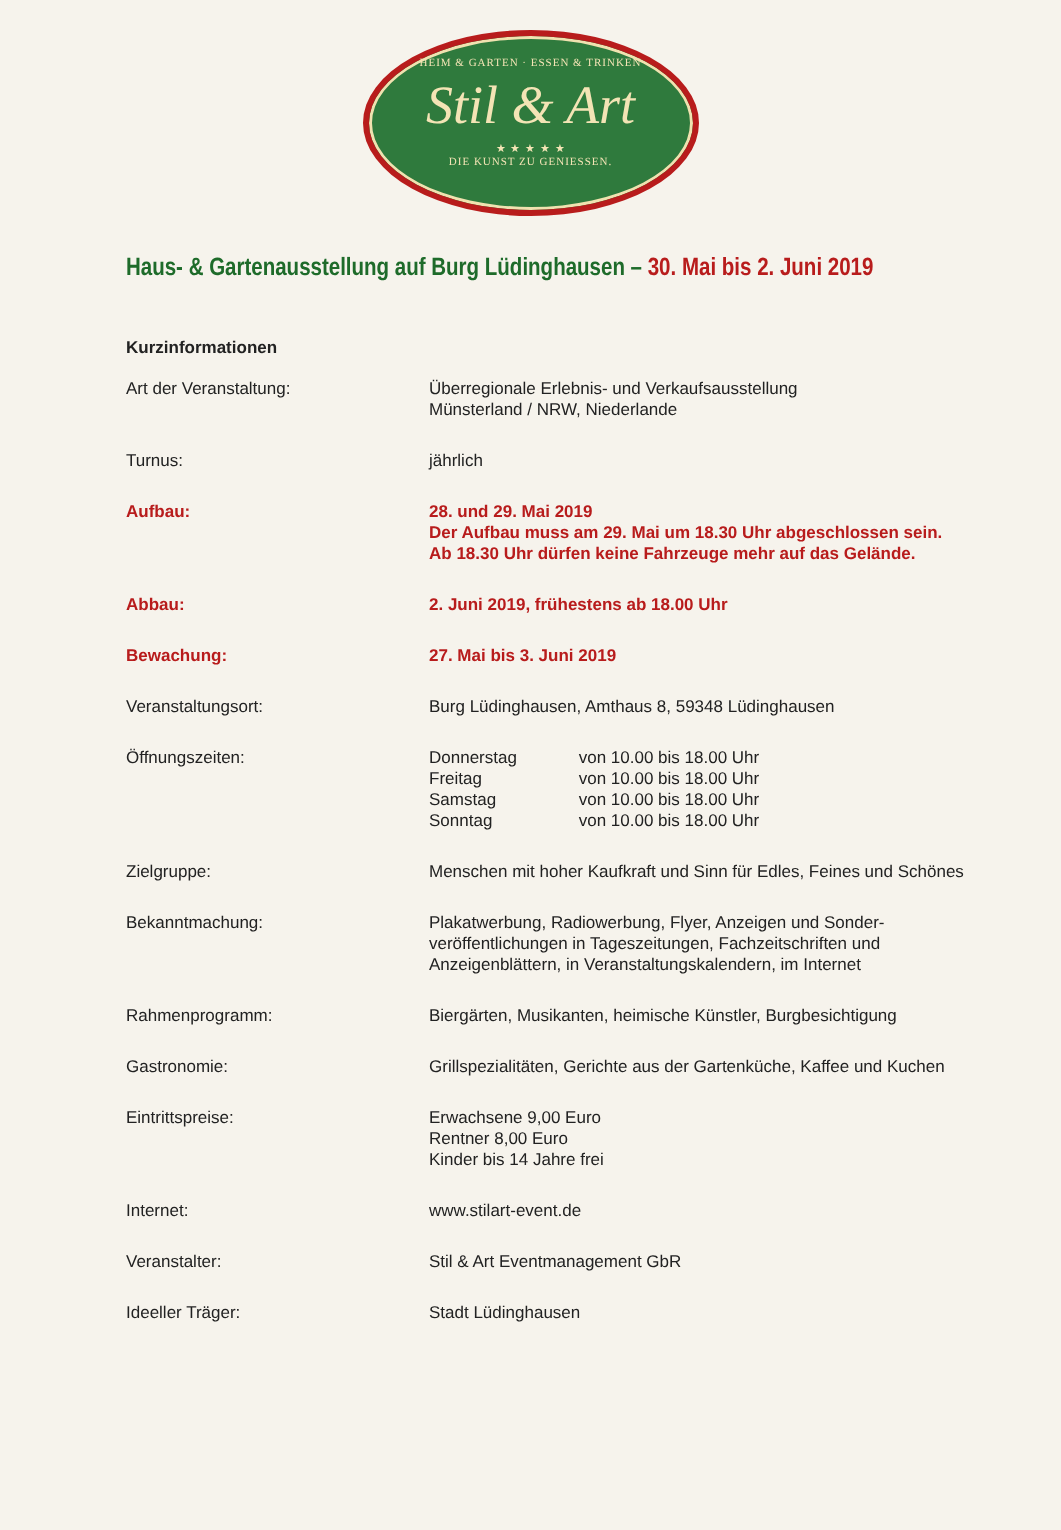HEIM & GARTEN · ESSEN & TRINKEN
Stil & Art
★ ★ ★ ★ ★
DIE KUNST ZU GENIESSEN.
Haus- & Gartenausstellung auf Burg Lüdinghausen – 30. Mai bis 2. Juni 2019
Kurzinformationen
Art der Veranstaltung: Überregionale Erlebnis- und Verkaufsausstellung
Münsterland / NRW, Niederlande
Turnus: jährlich
Aufbau: 28. und 29. Mai 2019
Der Aufbau muss am 29. Mai um 18.30 Uhr abgeschlossen sein.
Ab 18.30 Uhr dürfen keine Fahrzeuge mehr auf das Gelände.
Abbau: 2. Juni 2019, frühestens ab 18.00 Uhr
Bewachung: 27. Mai bis 3. Juni 2019
Veranstaltungsort: Burg Lüdinghausen, Amthaus 8, 59348 Lüdinghausen
Öffnungszeiten: Donnerstag von 10.00 bis 18.00 Uhr
Freitag von 10.00 bis 18.00 Uhr
Samstag von 10.00 bis 18.00 Uhr
Sonntag von 10.00 bis 18.00 Uhr
Zielgruppe: Menschen mit hoher Kaufkraft und Sinn für Edles, Feines und Schönes
Bekanntmachung: Plakatwerbung, Radiowerbung, Flyer, Anzeigen und Sonder-
veröffentlichungen in Tageszeitungen, Fachzeitschriften und
Anzeigenblättern, in Veranstaltungskalendern, im Internet
Rahmenprogramm: Biergärten, Musikanten, heimische Künstler, Burgbesichtigung
Gastronomie: Grillspezialitäten, Gerichte aus der Gartenküche, Kaffee und Kuchen
Eintrittspreise: Erwachsene 9,00 Euro
Rentner 8,00 Euro
Kinder bis 14 Jahre frei
Internet: www.stilart-event.de
Veranstalter: Stil & Art Eventmanagement GbR
Ideeller Träger: Stadt Lüdinghausen